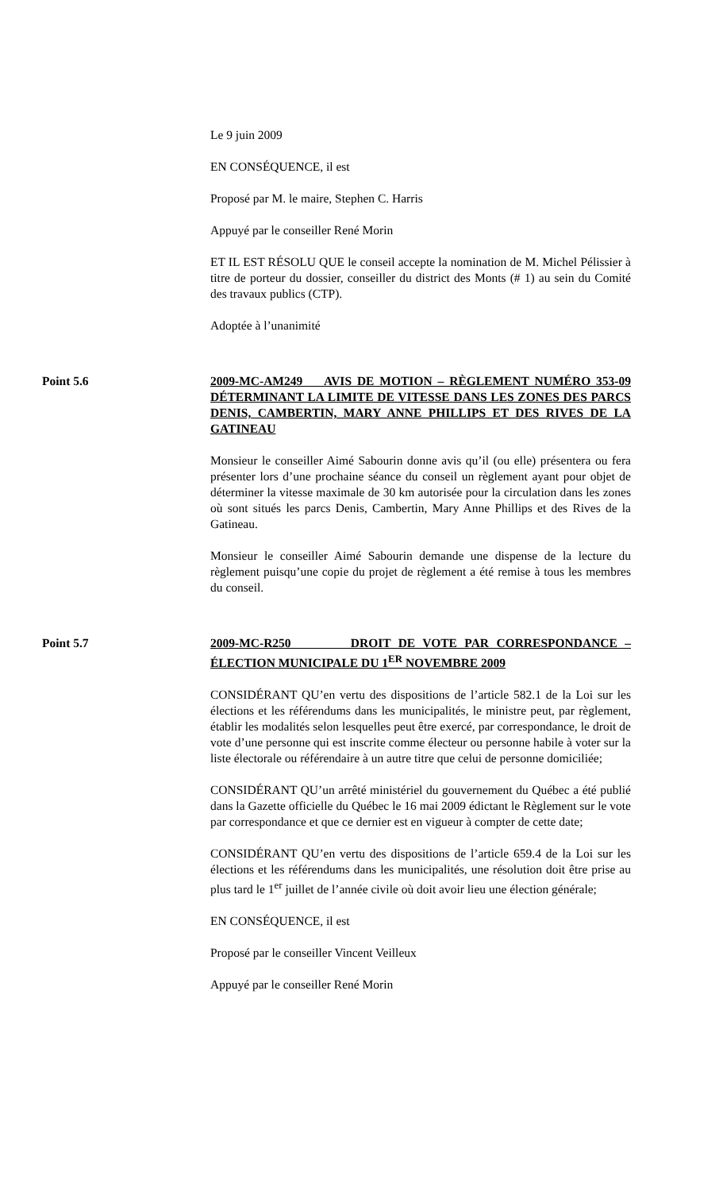Le 9 juin 2009
EN CONSÉQUENCE, il est
Proposé par M. le maire, Stephen C. Harris
Appuyé par le conseiller René Morin
ET IL EST RÉSOLU QUE le conseil accepte la nomination de M. Michel Pélissier à titre de porteur du dossier, conseiller du district des Monts (# 1) au sein du Comité des travaux publics (CTP).
Adoptée à l’unanimité
Point 5.6
2009-MC-AM249 AVIS DE MOTION – RÈGLEMENT NUMÉRO 353-09 DÉTERMINANT LA LIMITE DE VITESSE DANS LES ZONES DES PARCS DENIS, CAMBERTIN, MARY ANNE PHILLIPS ET DES RIVES DE LA GATINEAU
Monsieur le conseiller Aimé Sabourin donne avis qu’il (ou elle) présentera ou fera présenter lors d’une prochaine séance du conseil un règlement ayant pour objet de déterminer la vitesse maximale de 30 km autorisée pour la circulation dans les zones où sont situés les parcs Denis, Cambertin, Mary Anne Phillips et des Rives de la Gatineau.
Monsieur le conseiller Aimé Sabourin demande une dispense de la lecture du règlement puisqu’une copie du projet de règlement a été remise à tous les membres du conseil.
Point 5.7
2009-MC-R250 DROIT DE VOTE PAR CORRESPONDANCE – ÉLECTION MUNICIPALE DU 1<sup>ER</sup> NOVEMBRE 2009
CONSIDÉRANT QU’en vertu des dispositions de l’article 582.1 de la Loi sur les élections et les référendums dans les municipalités, le ministre peut, par règlement, établir les modalités selon lesquelles peut être exercé, par correspondance, le droit de vote d’une personne qui est inscrite comme électeur ou personne habile à voter sur la liste électorale ou référendaire à un autre titre que celui de personne domiciliée;
CONSIDÉRANT QU’un arrêté ministériel du gouvernement du Québec a été publié dans la Gazette officielle du Québec le 16 mai 2009 édictant le Règlement sur le vote par correspondance et que ce dernier est en vigueur à compter de cette date;
CONSIDÉRANT QU’en vertu des dispositions de l’article 659.4 de la Loi sur les élections et les référendums dans les municipalités, une résolution doit être prise au plus tard le 1<sup>er</sup> juillet de l’année civile où doit avoir lieu une élection générale;
EN CONSÉQUENCE, il est
Proposé par le conseiller Vincent Veilleux
Appuyé par le conseiller René Morin